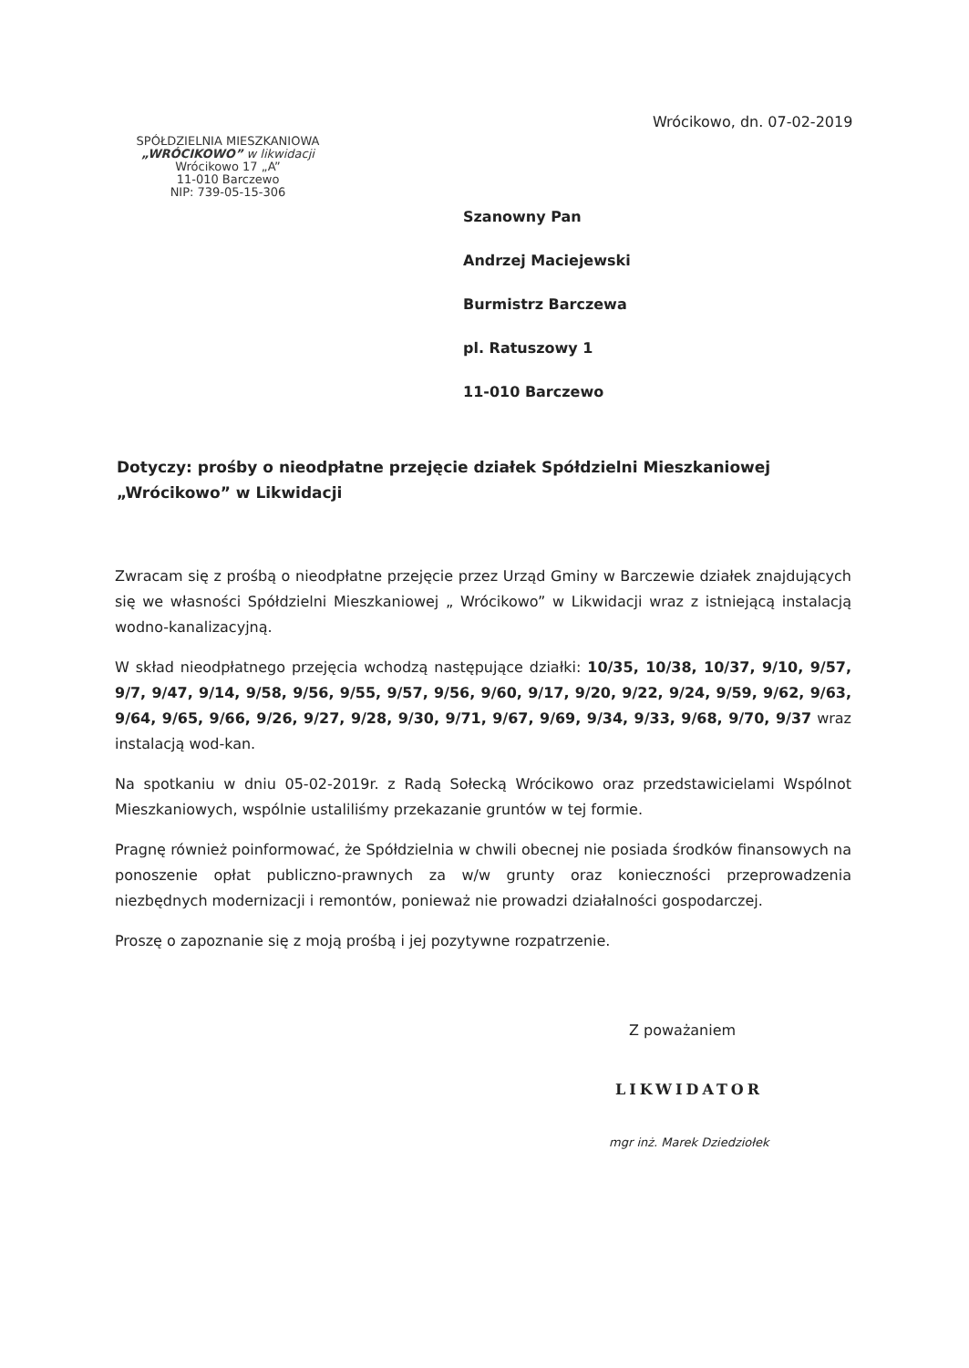Wrócikowo, dn. 07-02-2019
SPÓŁDZIELNIA MIESZKANIOWA
„WRÓCIKOWO” w likwidacji
Wrócikowo 17 „A”
11-010 Barczewo
NIP: 739-05-15-306
Szanowny Pan
Andrzej Maciejewski
Burmistrz Barczewa
pl. Ratuszowy 1
11-010 Barczewo
Dotyczy: prośby o nieodpłatne przejęcie działek Spółdzielni Mieszkaniowej „Wrócikowo” w Likwidacji
Zwracam się z prośbą o nieodpłatne przejęcie przez Urząd Gminy w Barczewie działek znajdujących się we własności Spółdzielni Mieszkaniowej „ Wrócikowo” w Likwidacji wraz z istniejącą instalacją wodno-kanalizacyjną.
W skład nieodpłatnego przejęcia wchodzą następujące działki: 10/35, 10/38, 10/37, 9/10, 9/57, 9/7, 9/47, 9/14, 9/58, 9/56, 9/55, 9/57, 9/56, 9/60, 9/17, 9/20, 9/22, 9/24, 9/59, 9/62, 9/63, 9/64, 9/65, 9/66, 9/26, 9/27, 9/28, 9/30, 9/71, 9/67, 9/69, 9/34, 9/33, 9/68, 9/70, 9/37 wraz instalacją wod-kan.
Na spotkaniu w dniu 05-02-2019r. z Radą Sołecką Wrócikowo oraz przedstawicielami Wspólnot Mieszkaniowych, wspólnie ustaliliśmy przekazanie gruntów w tej formie.
Pragnę również poinformować, że Spółdzielnia w chwili obecnej nie posiada środków finansowych na ponoszenie opłat publiczno-prawnych za w/w grunty oraz konieczności przeprowadzenia niezbędnych modernizacji i remontów, ponieważ nie prowadzi działalności gospodarczej.
Proszę o zapoznanie się z moją prośbą i jej pozytywne rozpatrzenie.
Z poważaniem
LIKWIDATOR
mgr inż. Marek Dziedziołek